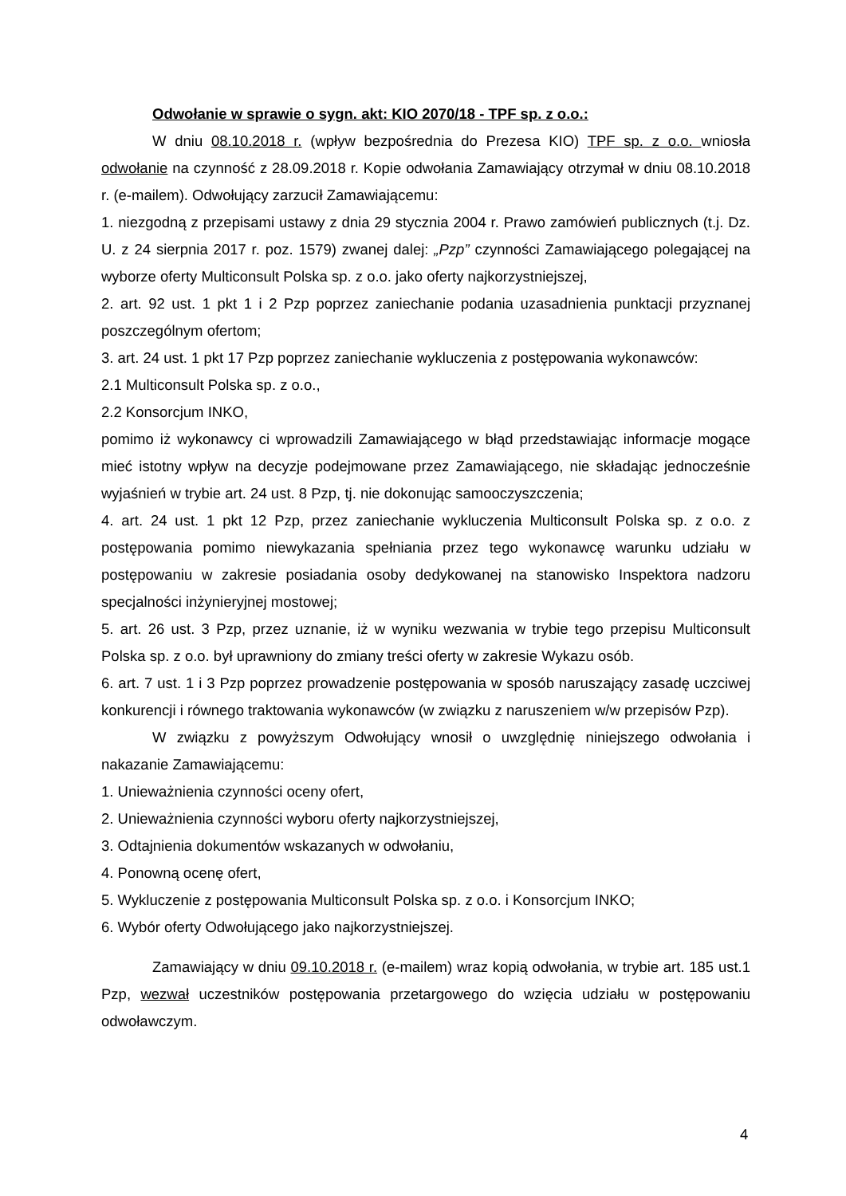Odwołanie w sprawie o sygn. akt: KIO 2070/18 - TPF sp. z o.o.:
W dniu 08.10.2018 r. (wpływ bezpośrednia do Prezesa KIO) TPF sp. z o.o. wniosła odwołanie na czynność z 28.09.2018 r. Kopie odwołania Zamawiający otrzymał w dniu 08.10.2018 r. (e-mailem). Odwołujący zarzucił Zamawiającemu:
1. niezgodną z przepisami ustawy z dnia 29 stycznia 2004 r. Prawo zamówień publicznych (t.j. Dz. U. z 24 sierpnia 2017 r. poz. 1579) zwanej dalej: „Pzp” czynności Zamawiającego polegającej na wyborze oferty Multiconsult Polska sp. z o.o. jako oferty najkorzystniejszej,
2. art. 92 ust. 1 pkt 1 i 2 Pzp poprzez zaniechanie podania uzasadnienia punktacji przyznanej poszczególnym ofertom;
3. art. 24 ust. 1 pkt 17 Pzp poprzez zaniechanie wykluczenia z postępowania wykonawców:
2.1 Multiconsult Polska sp. z o.o.,
2.2 Konsorcjum INKO,
pomimo iż wykonawcy ci wprowadzili Zamawiającego w błąd przedstawiając informacje mogące mieć istotny wpływ na decyzje podejmowane przez Zamawiającego, nie składając jednocześnie wyjaśnień w trybie art. 24 ust. 8 Pzp, tj. nie dokonując samooczyszczenia;
4. art. 24 ust. 1 pkt 12 Pzp, przez zaniechanie wykluczenia Multiconsult Polska sp. z o.o. z postępowania pomimo niewykazania spełniania przez tego wykonawcę warunku udziału w postępowaniu w zakresie posiadania osoby dedykowanej na stanowisko Inspektora nadzoru specjalności inżynieryjnej mostowej;
5. art. 26 ust. 3 Pzp, przez uznanie, iż w wyniku wezwania w trybie tego przepisu Multiconsult Polska sp. z o.o. był uprawniony do zmiany treści oferty w zakresie Wykazu osób.
6. art. 7 ust. 1 i 3 Pzp poprzez prowadzenie postępowania w sposób naruszający zasadę uczciwej konkurencji i równego traktowania wykonawców (w związku z naruszeniem w/w przepisów Pzp).
W związku z powyższym Odwołujący wnosił o uwzględnię niniejszego odwołania i nakazanie Zamawiającemu:
1. Unieważnienia czynności oceny ofert,
2. Unieważnienia czynności wyboru oferty najkorzystniejszej,
3. Odtajnienia dokumentów wskazanych w odwołaniu,
4. Ponowną ocenę ofert,
5. Wykluczenie z postępowania Multiconsult Polska sp. z o.o. i Konsorcjum INKO;
6. Wybór oferty Odwołującego jako najkorzystniejszej.
Zamawiający w dniu 09.10.2018 r. (e-mailem) wraz kopią odwołania, w trybie art. 185 ust.1 Pzp, wezwał uczestników postępowania przetargowego do wzięcia udziału w postępowaniu odwoławczym.
4